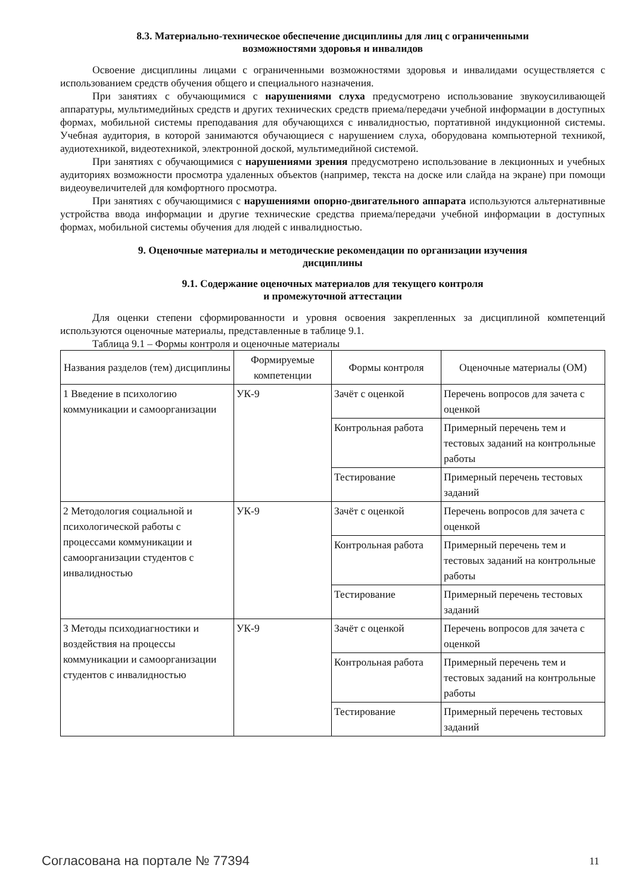8.3. Материально-техническое обеспечение дисциплины для лиц с ограниченными
возможностями здоровья и инвалидов
Освоение дисциплины лицами с ограниченными возможностями здоровья и инвалидами осуществляется с использованием средств обучения общего и специального назначения.
При занятиях с обучающимися с нарушениями слуха предусмотрено использование звукоусиливающей аппаратуры, мультимедийных средств и других технических средств приема/передачи учебной информации в доступных формах, мобильной системы преподавания для обучающихся с инвалидностью, портативной индукционной системы. Учебная аудитория, в которой занимаются обучающиеся с нарушением слуха, оборудована компьютерной техникой, аудиотехникой, видеотехникой, электронной доской, мультимедийной системой.
При занятиях с обучающимися с нарушениями зрения предусмотрено использование в лекционных и учебных аудиториях возможности просмотра удаленных объектов (например, текста на доске или слайда на экране) при помощи видеоувеличителей для комфортного просмотра.
При занятиях с обучающимися с нарушениями опорно-двигательного аппарата используются альтернативные устройства ввода информации и другие технические средства приема/передачи учебной информации в доступных формах, мобильной системы обучения для людей с инвалидностью.
9. Оценочные материалы и методические рекомендации по организации изучения
дисциплины
9.1. Содержание оценочных материалов для текущего контроля
и промежуточной аттестации
Для оценки степени сформированности и уровня освоения закрепленных за дисциплиной компетенций используются оценочные материалы, представленные в таблице 9.1.
Таблица 9.1 – Формы контроля и оценочные материалы
| Названия разделов (тем) дисциплины | Формируемые компетенции | Формы контроля | Оценочные материалы (ОМ) |
| --- | --- | --- | --- |
| 1 Введение в психологию коммуникации и самоорганизации | УК-9 | Зачёт с оценкой | Перечень вопросов для зачета с оценкой |
| | | Контрольная работа | Примерный перечень тем и тестовых заданий на контрольные работы |
| | | Тестирование | Примерный перечень тестовых заданий |
| 2 Методология социальной и психологической работы с процессами коммуникации и самоорганизации студентов с инвалидностью | УК-9 | Зачёт с оценкой | Перечень вопросов для зачета с оценкой |
| | | Контрольная работа | Примерный перечень тем и тестовых заданий на контрольные работы |
| | | Тестирование | Примерный перечень тестовых заданий |
| 3 Методы психодиагностики и воздействия на процессы коммуникации и самоорганизации студентов с инвалидностью | УК-9 | Зачёт с оценкой | Перечень вопросов для зачета с оценкой |
| | | Контрольная работа | Примерный перечень тем и тестовых заданий на контрольные работы |
| | | Тестирование | Примерный перечень тестовых заданий |
Согласована на портале № 77394 11